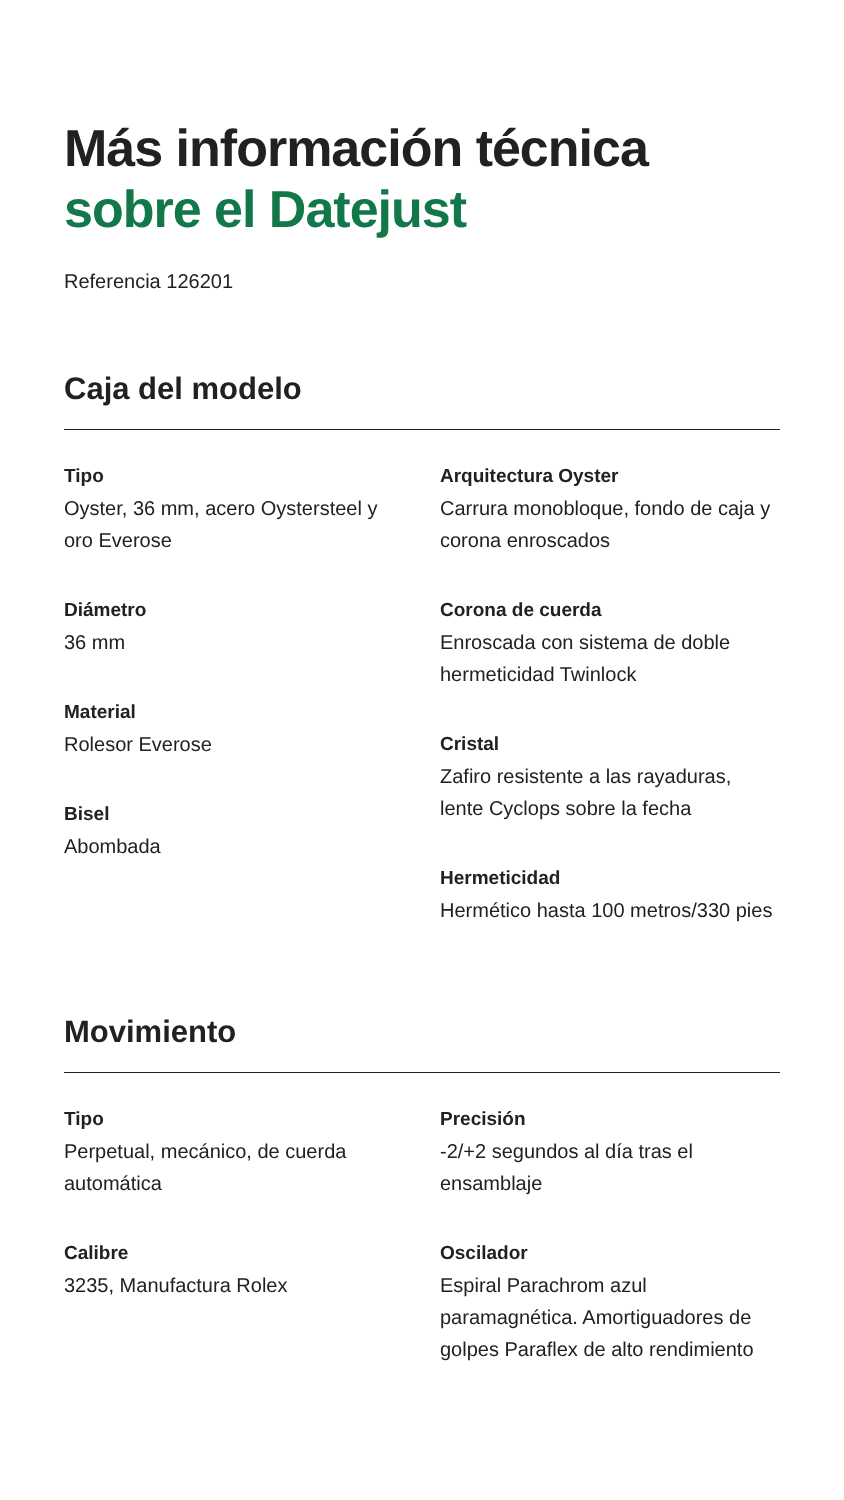Más información técnica
sobre el Datejust
Referencia 126201
Caja del modelo
Tipo
Oyster, 36 mm, acero Oystersteel y oro Everose
Diámetro
36 mm
Material
Rolesor Everose
Bisel
Abombada
Arquitectura Oyster
Carrura monobloque, fondo de caja y corona enroscados
Corona de cuerda
Enroscada con sistema de doble hermeticidad Twinlock
Cristal
Zafiro resistente a las rayaduras, lente Cyclops sobre la fecha
Hermeticidad
Hermético hasta 100 metros/330 pies
Movimiento
Tipo
Perpetual, mecánico, de cuerda automática
Calibre
3235, Manufactura Rolex
Precisión
-2/+2 segundos al día tras el ensamblaje
Oscilador
Espiral Parachrom azul paramagnética. Amortiguadores de golpes Paraflex de alto rendimiento